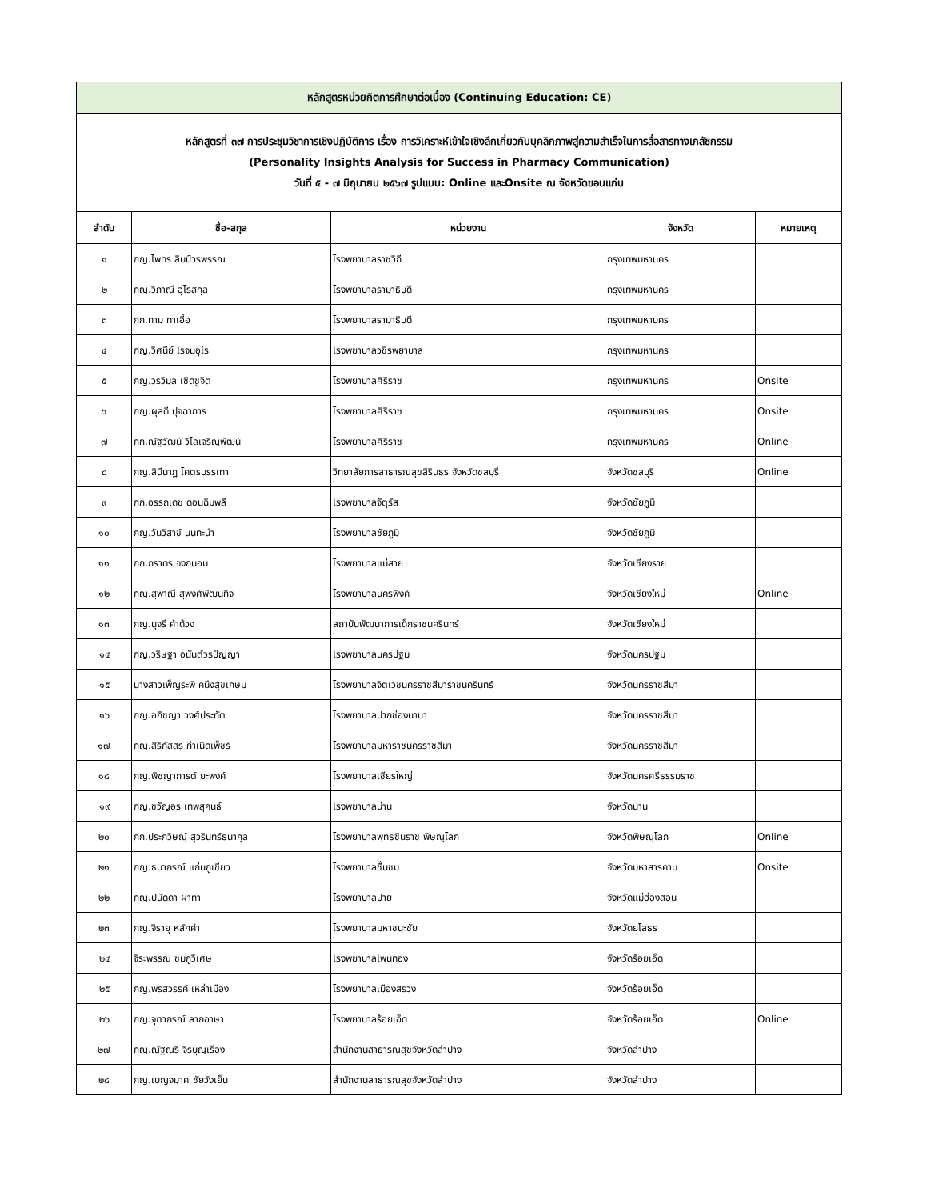| หลักสูตรหน่วยกิตการศึกษาต่อเนื่อง (Continuing Education: CE) | | | | |
| หลักสูตรที่ ๓๗ การประชุมวิชาการเชิงปฏิบัติการ เรื่อง การวิเคราะห์เข้าใจเชิงลึกเกี่ยวกับบุคลิกภาพสู่ความสำเร็จในการสื่อสารทางเภสัชกรรม (Personality Insights Analysis for Success in Pharmacy Communication) วันที่ ๕ - ๗ มิถุนายน ๒๕๖๗ รูปแบบ: Online และOnsite ณ จังหวัดขอนแก่น | | | | |
| ลำดับ | ชื่อ-สกุล | หน่วยงาน | จังหวัด | หมายเหตุ |
| ๑ | ภญ.ไพทร ลิมป์วรพรรณ | โรงพยาบาลราชวิถี | กรุงเทพมหานคร | |
| ๒ | ภญ.วิภาณี อุ่ไรสกุล | โรงพยาบาลรามาธิบดี | กรุงเทพมหานคร | |
| ๓ | ภก.ทาม ทาเอื้อ | โรงพยาบาลรามาธิบดี | กรุงเทพมหานคร | |
| ๔ | ภญ.วิศนีย์ โรจนอุไร | โรงพยาบาลวชิรพยาบาล | กรุงเทพมหานคร | |
| ๕ | ภญ.วรวิมล เชิดชูจิต | โรงพยาบาลศิริราช | กรุงเทพมหานคร | Onsite |
| ๖ | ภญ.ผุสดี ปุจฉาการ | โรงพยาบาลศิริราช | กรุงเทพมหานคร | Onsite |
| ๗ | ภก.ณัฐวัฒน์ วิไลเจริญพัฒน์ | โรงพยาบาลศิริราช | กรุงเทพมหานคร | Online |
| ๘ | ภญ.สินีนาฏ โคตรบรรเทา | วิทยาลัยการสาธารณสุขสิรินธร จังหวัดชลบุรี | จังหวัดชลบุรี | Online |
| ๙ | ภก.อรรถเดช ดอนฉิมพลี | โรงพยาบาลจัตุรัส | จังหวัดชัยภูมิ | |
| ๑๐ | ภญ.วันวิสาข์ นนทะนำ | โรงพยาบาลชัยภูมิ | จังหวัดชัยภูมิ | |
| ๑๑ | ภก.ภราดร จงถนอม | โรงพยาบาลแม่สาย | จังหวัดเชียงราย | |
| ๑๒ | ภญ.สุพาณี สุพงศ์พัฒนกิจ | โรงพยาบาลนครพิงค์ | จังหวัดเชียงใหม่ | Online |
| ๑๓ | ภญ.นุจรี คำด้วง | สถาบันพัฒนาการเด็กราชนครินทร์ | จังหวัดเชียงใหม่ | |
| ๑๔ | ภญ.วริษฐา อนันต์วรปัญญา | โรงพยาบาลนครปฐม | จังหวัดนครปฐม | |
| ๑๕ | นางสาวเพ็ญระพี คนึงสุขเกษม | โรงพยาบาลจิตเวชนครราชสีมาราชนครินทร์ | จังหวัดนครราชสีมา | |
| ๑๖ | ภญ.อภิชญา วงศ์ประทัต | โรงพยาบาลปากช่องนานา | จังหวัดนครราชสีมา | |
| ๑๗ | ภญ.สิริภัสสร กำเนิดเพ็ชร์ | โรงพยาบาลมหาราชนครราชสีมา | จังหวัดนครราชสีมา | |
| ๑๘ | ภญ.พิชญาการต์ ยะพงศ์ | โรงพยาบาลเชียรใหญ่ | จังหวัดนครศรีธรรมราช | |
| ๑๙ | ภญ.ขวัญอร เทพสุคนธ์ | โรงพยาบาลน่าน | จังหวัดน่าน | |
| ๒๐ | ภก.ประภวิษณุ์ สุวรินทร์ธนากุล | โรงพยาบาลพุทธชินราช พิษณุโลก | จังหวัดพิษณุโลก | Online |
| ๒๑ | ภญ.ธนาภรณ์ แก่นภูเขียว | โรงพยาบาลชื่นชม | จังหวัดมหาสารคาม | Onsite |
| ๒๒ | ภญ.ปนัดดา ผาทา | โรงพยาบาลปาย | จังหวัดแม่ฮ่องสอน | |
| ๒๓ | ภญ.จิรายุ หลักคำ | โรงพยาบาลมหาชนะชัย | จังหวัดยโสธร | |
| ๒๔ | จิระพรรณ ชมภูวิเศษ | โรงพยาบาลโพนทอง | จังหวัดร้อยเอ็ด | |
| ๒๕ | ภญ.พรสวรรค์ เหล่าเมือง | โรงพยาบาลเมืองสรวง | จังหวัดร้อยเอ็ด | |
| ๒๖ | ภญ.จุฑาภรณ์ ลาภอาษา | โรงพยาบาลร้อยเอ็ด | จังหวัดร้อยเอ็ด | Online |
| ๒๗ | ภญ.ณัฐณรี จิรบุญเรือง | สำนักงานสาธารณสุขจังหวัดลำปาง | จังหวัดลำปาง | |
| ๒๘ | ภญ.เบญจมาศ ชัยวังเย็น | สำนักงานสาธารณสุขจังหวัดลำปาง | จังหวัดลำปาง | |